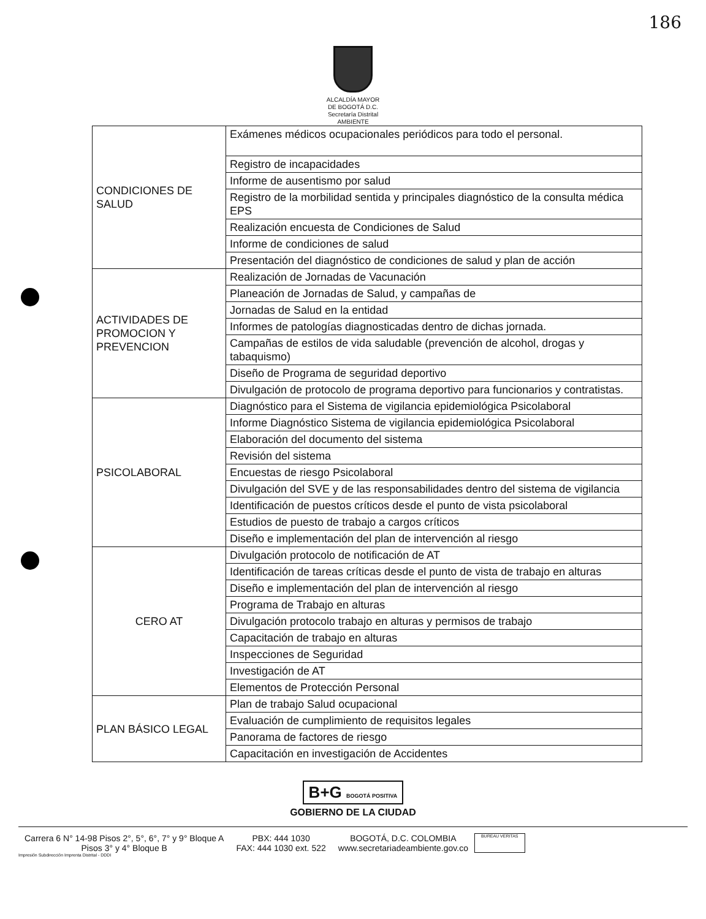186
ALCALDÍA MAYOR
DE BOGOTÁ D.C.
Secretaría Distrital
AMBIENTE
| CONDICIONES DE SALUD | Exámenes médicos ocupacionales periódicos para todo el personal. |
| | Registro de incapacidades |
| | Informe de ausentismo por salud |
| | Registro de la morbilidad sentida y principales diagnóstico de la consulta médica EPS |
| | Realización encuesta de Condiciones de Salud |
| | Informe de condiciones de salud |
| | Presentación del diagnóstico de condiciones de salud y plan de acción |
| ACTIVIDADES DE PROMOCION Y PREVENCION | Realización de Jornadas de Vacunación |
| | Planeación de Jornadas de Salud, y campañas de |
| | Jornadas de Salud en la entidad |
| | Informes de patologías diagnosticadas dentro de dichas jornada. |
| | Campañas de estilos de vida saludable (prevención de alcohol, drogas y tabaquismo) |
| | Diseño de Programa de seguridad deportivo |
| | Divulgación de protocolo de programa deportivo para funcionarios y contratistas. |
| PSICOLABORAL | Diagnóstico para el Sistema de vigilancia epidemiológica Psicolaboral |
| | Informe Diagnóstico Sistema de vigilancia epidemiológica Psicolaboral |
| | Elaboración del documento del sistema |
| | Revisión del sistema |
| | Encuestas de riesgo Psicolaboral |
| | Divulgación del SVE y de las responsabilidades dentro del sistema de vigilancia |
| | Identificación de puestos críticos desde el punto de vista psicolaboral |
| | Estudios de puesto de trabajo a cargos críticos |
| | Diseño e implementación del plan de intervención al riesgo |
| CERO AT | Divulgación protocolo de notificación de AT |
| | Identificación de tareas críticas desde el punto de vista de trabajo en alturas |
| | Diseño e implementación del plan de intervención al riesgo |
| | Programa de Trabajo en alturas |
| | Divulgación protocolo trabajo en alturas y permisos de trabajo |
| | Capacitación de trabajo en alturas |
| | Inspecciones de Seguridad |
| | Investigación de AT |
| | Elementos de Protección Personal |
| PLAN BÁSICO LEGAL | Plan de trabajo Salud ocupacional |
| | Evaluación de cumplimiento de requisitos legales |
| | Panorama de factores de riesgo |
| | Capacitación en investigación de Accidentes |
B+G BOGOTÁ POSITIVA
GOBIERNO DE LA CIUDAD
Carrera 6 N° 14-98 Pisos 2°, 5°, 6°, 7° y 9° Bloque A
Pisos 3° y 4° Bloque B
PBX: 444 1030
FAX: 444 1030 ext. 522
BOGOTÁ, D.C. COLOMBIA
www.secretariadeambiente.gov.co
BUREAU VERITAS
Impresión Subdirección Imprenta Distrital - DDDI